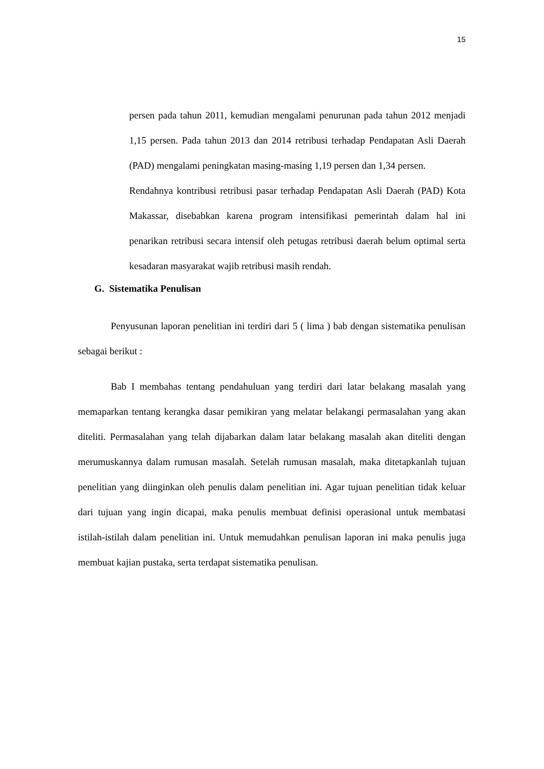15
persen pada tahun 2011, kemudian mengalami penurunan pada tahun 2012 menjadi 1,15 persen. Pada tahun 2013 dan 2014 retribusi terhadap Pendapatan Asli Daerah (PAD) mengalami peningkatan masing-masing 1,19 persen dan 1,34 persen.
Rendahnya kontribusi retribusi pasar terhadap Pendapatan Asli Daerah (PAD) Kota Makassar, disebabkan karena program intensifikasi pemerintah dalam hal ini penarikan retribusi secara intensif oleh petugas retribusi daerah belum optimal serta kesadaran masyarakat wajib retribusi masih rendah.
G. Sistematika Penulisan
Penyusunan laporan penelitian ini terdiri dari 5 ( lima ) bab dengan sistematika penulisan sebagai berikut :
Bab I membahas tentang pendahuluan yang terdiri dari latar belakang masalah yang memaparkan tentang kerangka dasar pemikiran yang melatar belakangi permasalahan yang akan diteliti. Permasalahan yang telah dijabarkan dalam latar belakang masalah akan diteliti dengan merumuskannya dalam rumusan masalah. Setelah rumusan masalah, maka ditetapkanlah tujuan penelitian yang diinginkan oleh penulis dalam penelitian ini. Agar tujuan penelitian tidak keluar dari tujuan yang ingin dicapai, maka penulis membuat definisi operasional untuk membatasi istilah-istilah dalam penelitian ini. Untuk memudahkan penulisan laporan ini maka penulis juga membuat kajian pustaka, serta terdapat sistematika penulisan.